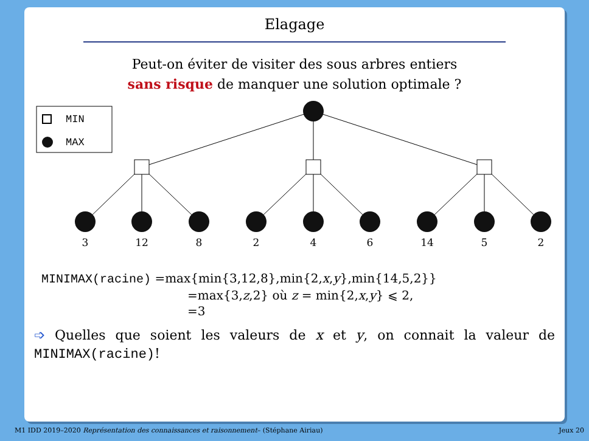Elagage
Peut-on éviter de visiter des sous arbres entiers
sans risque de manquer une solution optimale ?
MIN
MAX
3
12
8
2
4
6
14
5
2
MINIMAX(racine) =max{min{3,12,8},min{2,x,y},min{14,5,2}}
=max{3,z,2} où z = min{2,x,y} ⩽ 2,
=3
➩ Quelles que soient les valeurs de x et y, on connait la valeur de MINIMAX(racine)!
M1 IDD 2019–2020 Représentation des connaissances et raisonnement– (Stéphane Airiau) Jeux 20